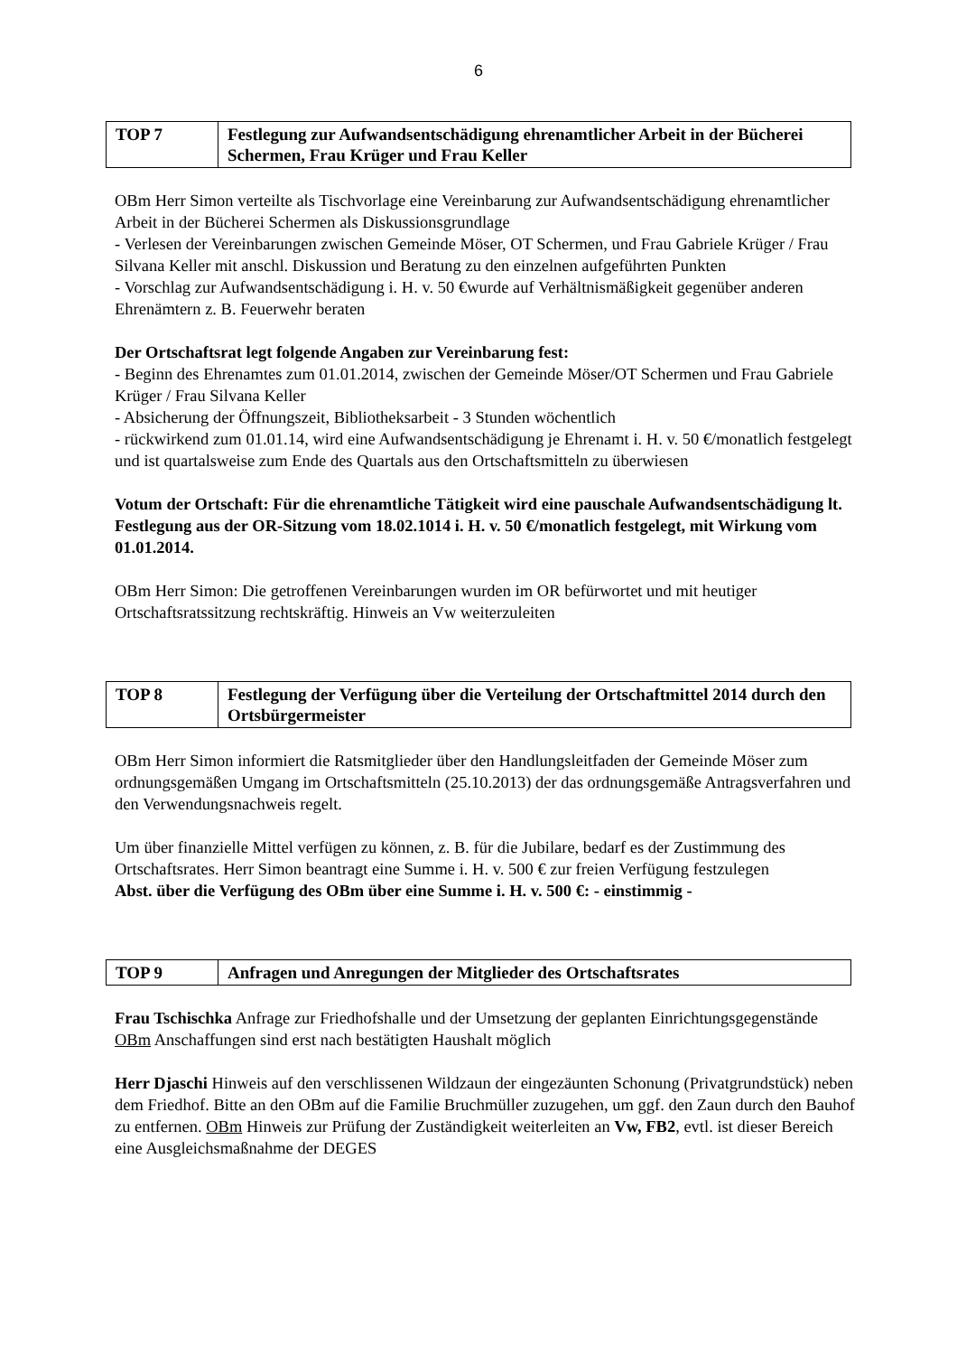6
| TOP 7 | Festlegung zur Aufwandsentschädigung ehrenamtlicher Arbeit in der Bücherei Schermen, Frau Krüger und Frau Keller |
OBm Herr Simon verteilte als Tischvorlage eine Vereinbarung zur Aufwandsentschädigung ehrenamtlicher Arbeit in der Bücherei Schermen als Diskussionsgrundlage
- Verlesen der Vereinbarungen zwischen Gemeinde Möser, OT Schermen, und Frau Gabriele Krüger / Frau Silvana Keller mit anschl. Diskussion und Beratung zu den einzelnen aufgeführten Punkten
- Vorschlag zur Aufwandsentschädigung i. H. v. 50 €wurde auf Verhältnismäßigkeit gegenüber anderen Ehrenämtern z. B. Feuerwehr beraten
Der Ortschaftsrat legt folgende Angaben zur Vereinbarung fest:
- Beginn des Ehrenamtes zum 01.01.2014, zwischen der Gemeinde Möser/OT Schermen und Frau Gabriele Krüger / Frau Silvana Keller
- Absicherung der Öffnungszeit, Bibliotheksarbeit - 3 Stunden wöchentlich
- rückwirkend zum 01.01.14, wird eine Aufwandsentschädigung je Ehrenamt i. H. v. 50 €/monatlich festgelegt und ist quartalsweise zum Ende des Quartals aus den Ortschaftsmitteln zu überwiesen
Votum der Ortschaft: Für die ehrenamtliche Tätigkeit wird eine pauschale Aufwandsentschädigung lt. Festlegung aus der OR-Sitzung vom 18.02.1014 i. H. v. 50 €/monatlich festgelegt, mit Wirkung vom 01.01.2014.
OBm Herr Simon: Die getroffenen Vereinbarungen wurden im OR befürwortet und mit heutiger Ortschaftsratssitzung rechtskräftig. Hinweis an Vw weiterzuleiten
| TOP 8 | Festlegung der Verfügung über die Verteilung der Ortschaftmittel 2014 durch den Ortsbürgermeister |
OBm Herr Simon informiert die Ratsmitglieder über den Handlungsleitfaden der Gemeinde Möser zum ordnungsgemäßen Umgang im Ortschaftsmitteln (25.10.2013) der das ordnungsgemäße Antragsverfahren und den Verwendungsnachweis regelt.
Um über finanzielle Mittel verfügen zu können, z. B. für die Jubilare, bedarf es der Zustimmung des Ortschaftsrates. Herr Simon beantragt eine Summe i. H. v. 500 € zur freien Verfügung festzulegen
Abst. über die Verfügung des OBm über eine Summe i. H. v. 500 €: - einstimmig -
| TOP 9 | Anfragen und Anregungen der Mitglieder des Ortschaftsrates |
Frau Tschischka Anfrage zur Friedhofshalle und der Umsetzung der geplanten Einrichtungsgegenstände OBm Anschaffungen sind erst nach bestätigten Haushalt möglich
Herr Djaschi Hinweis auf den verschlissenen Wildzaun der eingezäunten Schonung (Privatgrundstück) neben dem Friedhof. Bitte an den OBm auf die Familie Bruchmüller zuzugehen, um ggf. den Zaun durch den Bauhof zu entfernen. OBm Hinweis zur Prüfung der Zuständigkeit weiterleiten an Vw, FB2, evtl. ist dieser Bereich eine Ausgleichsmaßnahme der DEGES